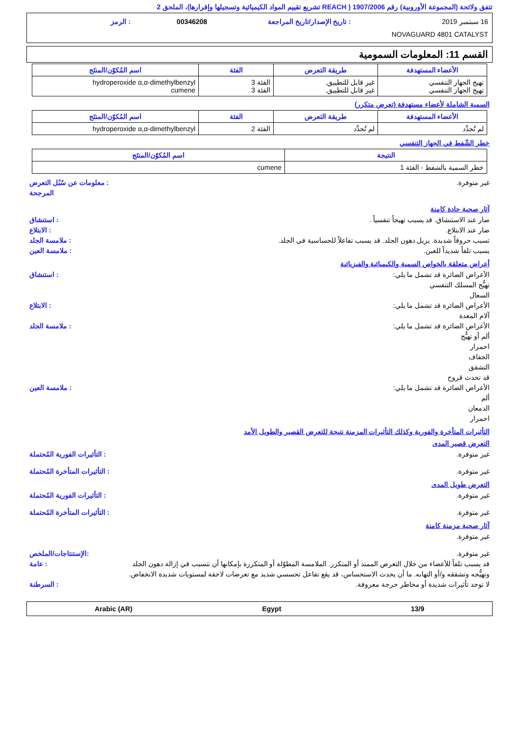تتفق ولائحة (المجموعة الأوروبية) رقم 1907/2006 ( REACH تشريع تقييم المواد الكيميائية وتسجيلها وإقرارها)، الملحق 2
16 سبتمبر 2019: تاريخ الإصدار/تاريخ المراجعة 00346208: الرمز
NOVAGUARD 4801 CATALYST
القسم 11: المعلومات السمومية
| الأعضاء المستهدفة | طريقة التعرض | الفئة | اسم المُكوّن/المنتَج |
| --- | --- | --- | --- |
| تهيج الجهاز التنفسي تهيج الجهاز التنفسي | غير قابل للتطبيق. غير قابل للتطبيق. | الفئة 3 الفئة 3 | hydroperoxide α,α-dimethylbenzyl cumene |
السمية الشاملة لأعضاء مستهدفة (تعرض متكرر)
| الأعضاء المستهدفة | طريقة التعرض | الفئة | اسم المُكوّن/المنتَج |
| --- | --- | --- | --- |
| لم تُحدَّد | لم تُحدَّد | الفئة 2 | hydroperoxide α,α-dimethylbenzyl |
خطر الشّفط في الجهاز التنفسي
| النتيجة | اسم المُكوّن/المنتَج |
| --- | --- |
| خطر السمية بالشفط - الفئة 1 | cumene |
غير متوفرة.: معلومات عن سُبُل التعرض المرجحة
آثار صحية حادة كامنة
ضار عند الاستنشاق. قد يسبب تهيجاً تنفسياً .: استنشاق
ضار عند الابتلاع.: الابتلاع
تسبب حروقاً شديدة. يزيل دهون الجلد. قد يسبب تفاعلاً للحساسية في الجلد.: ملامسة الجلد
يسبب تلفاً شديداً للعين.: ملامسة العين
أعراض متعلقة بالخواص السمية والكيميائية والفيزيائية
الأعراض الضائرة قد تشمل ما يلي:
تهيُّج المسلك التنفسي
السعال: استنشاق
الأعراض الضائرة قد تشمل ما يلي:
آلام المعدة: الابتلاع
الأعراض الضائرة قد تشمل ما يلي:
ألم أو تهيُّج
احمرار
الجفاف
التشقق
قد تحدث قروح: ملامسة الجلد
الأعراض الضائرة قد تشمل ما يلي:
ألم
الدمعان
احمرار: ملامسة العين
التأثيرات المتأخرة والفورية وكذلك التأثيرات المزمنة نتيجة للتعرض القصير والطويل الأمد
التعرض قصير المدى
غير متوفرة.: التأثيرات الفورية المُحتملة
غير متوفرة.: التأثيرات المتأخرة المُحتملة
التعرض طويل المدى
غير متوفرة.: التأثيرات الفورية المُحتملة
غير متوفرة.: التأثيرات المتأخرة المُحتملة
آثار صحية مزمنة كامنة
غير متوفرة.
غير متوفرة.:الإستنتاجات/الملخص
قد يسبب تلفاً للأعضاء من خلال التعرض الممتد أو المتكرر. الملامسة المطوّلة أو المتكررة بإمكانها أن تتسبب في إزالة دهون الجلد وتهيُّجه وتشققه و/أو التهابه. ما أن يحدث الاستحساس، قد يقع تفاعل تحسسي شديد مع تعرضات لاحقة لمستويات شديدة الانخفاض.: عامة
لا توجد تأثيرات شديدة أو مخاطر حرجة معروفة.: السرطنة
Arabic (AR) Egypt 13/9